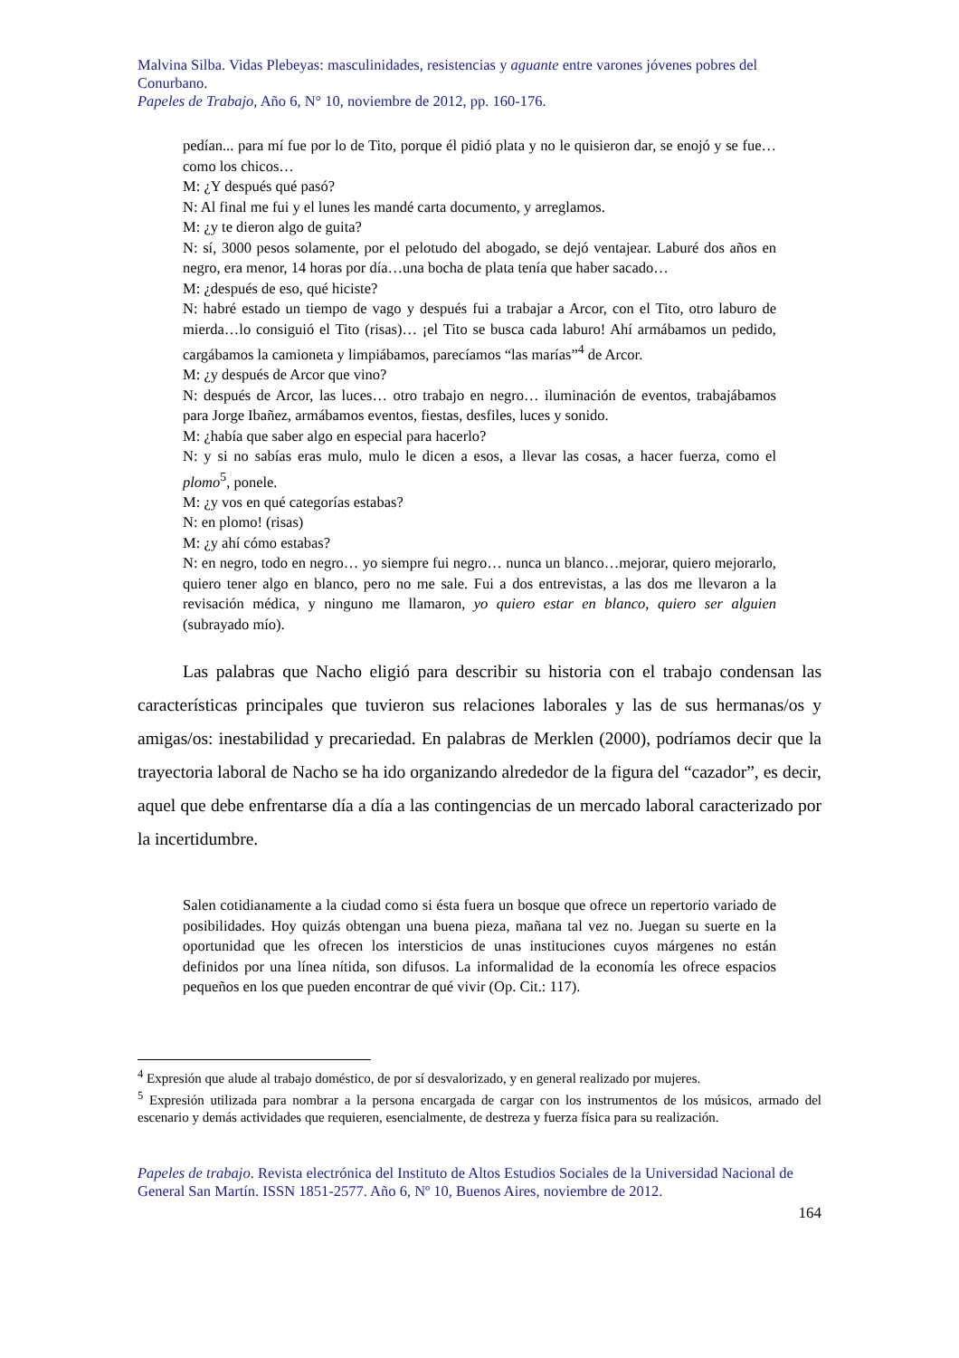Malvina Silba. Vidas Plebeyas: masculinidades, resistencias y aguante entre varones jóvenes pobres del Conurbano.
Papeles de Trabajo, Año 6, N° 10, noviembre de 2012, pp. 160-176.
pedían... para mí fue por lo de Tito, porque él pidió plata y no le quisieron dar, se enojó y se fue…como los chicos…
M: ¿Y después qué pasó?
N: Al final me fui y el lunes les mandé carta documento, y arreglamos.
M: ¿y te dieron algo de guita?
N: sí, 3000 pesos solamente, por el pelotudo del abogado, se dejó ventajear. Laburé dos años en negro, era menor, 14 horas por día…una bocha de plata tenía que haber sacado…
M: ¿después de eso, qué hiciste?
N: habré estado un tiempo de vago y después fui a trabajar a Arcor, con el Tito, otro laburo de mierda…lo consiguió el Tito (risas)… ¡el Tito se busca cada laburo! Ahí armábamos un pedido, cargábamos la camioneta y limpiábamos, parecíamos “las marías”<sup>4</sup> de Arcor.
M: ¿y después de Arcor que vino?
N: después de Arcor, las luces… otro trabajo en negro… iluminación de eventos, trabajábamos para Jorge Ibañez, armábamos eventos, fiestas, desfiles, luces y sonido.
M: ¿había que saber algo en especial para hacerlo?
N: y si no sabías eras mulo, mulo le dicen a esos, a llevar las cosas, a hacer fuerza, como el plomo<sup>5</sup>, ponele.
M: ¿y vos en qué categorías estabas?
N: en plomo! (risas)
M: ¿y ahí cómo estabas?
N: en negro, todo en negro… yo siempre fui negro… nunca un blanco…mejorar, quiero mejorarlo, quiero tener algo en blanco, pero no me sale. Fui a dos entrevistas, a las dos me llevaron a la revisación médica, y ninguno me llamaron, yo quiero estar en blanco, quiero ser alguien (subrayado mío).
Las palabras que Nacho eligió para describir su historia con el trabajo condensan las características principales que tuvieron sus relaciones laborales y las de sus hermanas/os y amigas/os: inestabilidad y precariedad. En palabras de Merklen (2000), podríamos decir que la trayectoria laboral de Nacho se ha ido organizando alrededor de la figura del “cazador”, es decir, aquel que debe enfrentarse día a día a las contingencias de un mercado laboral caracterizado por la incertidumbre.
Salen cotidianamente a la ciudad como si ésta fuera un bosque que ofrece un repertorio variado de posibilidades. Hoy quizás obtengan una buena pieza, mañana tal vez no. Juegan su suerte en la oportunidad que les ofrecen los intersticios de unas instituciones cuyos márgenes no están definidos por una línea nítida, son difusos. La informalidad de la economía les ofrece espacios pequeños en los que pueden encontrar de qué vivir (Op. Cit.: 117).
<sup>4</sup> Expresión que alude al trabajo doméstico, de por sí desvalorizado, y en general realizado por mujeres.
<sup>5</sup> Expresión utilizada para nombrar a la persona encargada de cargar con los instrumentos de los músicos, armado del escenario y demás actividades que requieren, esencialmente, de destreza y fuerza física para su realización.
Papeles de trabajo. Revista electrónica del Instituto de Altos Estudios Sociales de la Universidad Nacional de General San Martín. ISSN 1851-2577. Año 6, Nº 10, Buenos Aires, noviembre de 2012.
164